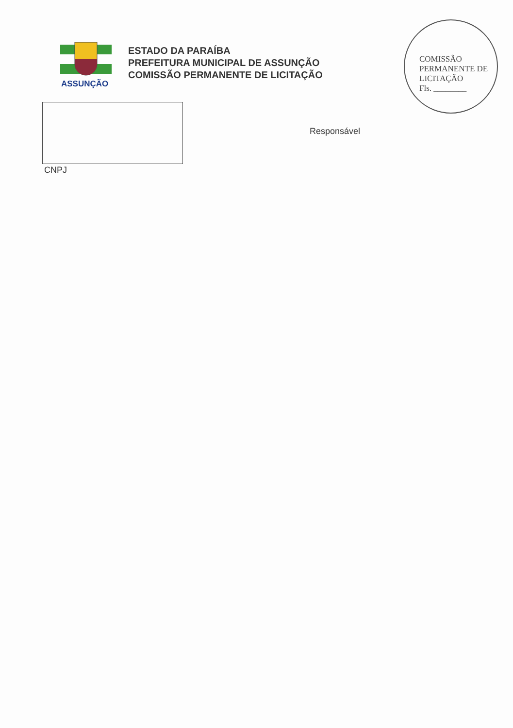ASSUNÇÃO
ESTADO DA PARAÍBA
PREFEITURA MUNICIPAL DE ASSUNÇÃO
COMISSÃO PERMANENTE DE LICITAÇÃO
COMISSÃO PERMANENTE DE LICITAÇÃO
Fls. ________
CNPJ
Responsável